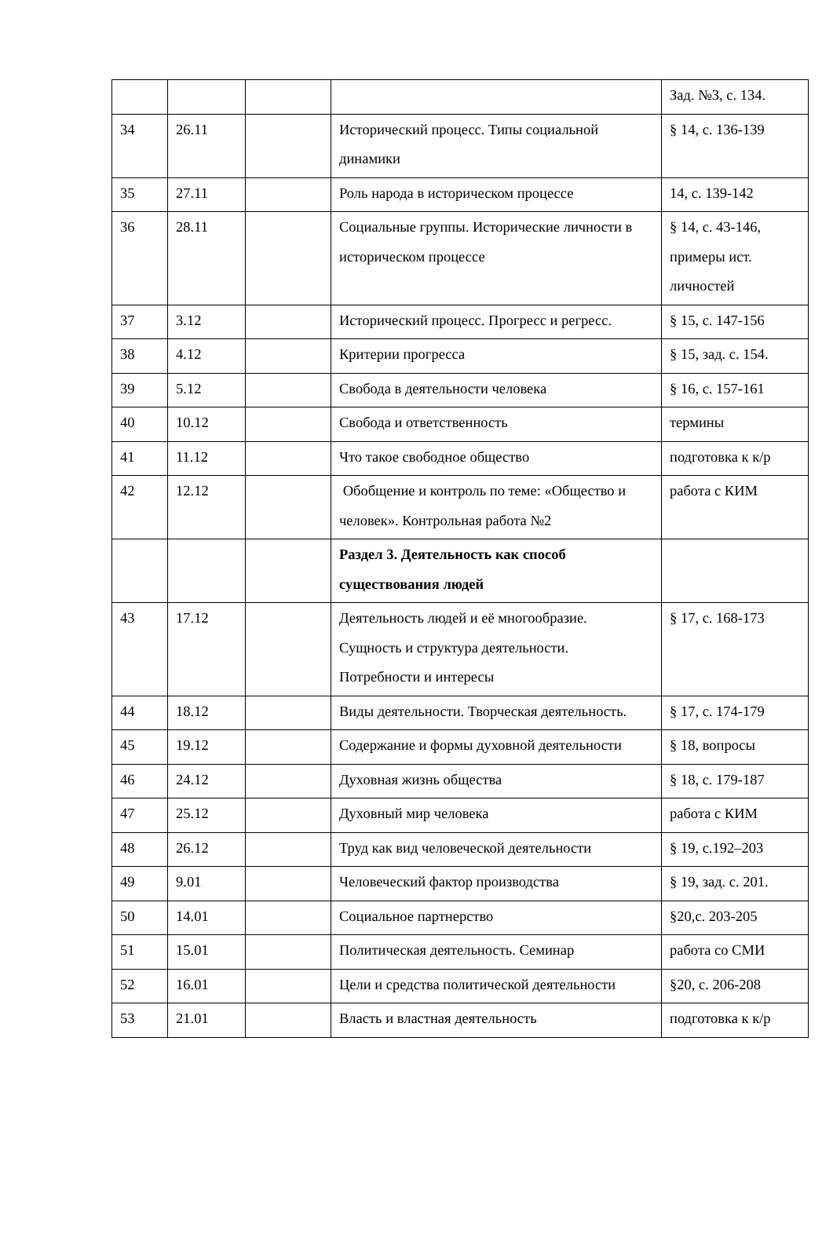| | | | | Зад. №3, с. 134. |
| 34 | 26.11 | | Исторический процесс. Типы социальной динамики | § 14, с. 136-139 |
| 35 | 27.11 | | Роль народа в историческом процессе | 14, с. 139-142 |
| 36 | 28.11 | | Социальные группы. Исторические личности в историческом процессе | § 14, с. 43-146, примеры ист. личностей |
| 37 | 3.12 | | Исторический процесс. Прогресс и регресс. | § 15, с. 147-156 |
| 38 | 4.12 | | Критерии прогресса | § 15, зад. с. 154. |
| 39 | 5.12 | | Свобода в деятельности человека | § 16, с. 157-161 |
| 40 | 10.12 | | Свобода и ответственность | термины |
| 41 | 11.12 | | Что такое свободное общество | подготовка к к/р |
| 42 | 12.12 | | Обобщение и контроль по теме: «Общество и человек». Контрольная работа №2 | работа с КИМ |
| | | | Раздел 3. Деятельность как способ существования людей | |
| 43 | 17.12 | | Деятельность людей и её многообразие. Сущность и структура деятельности. Потребности и интересы | § 17, с. 168-173 |
| 44 | 18.12 | | Виды деятельности. Творческая деятельность. | § 17, с. 174-179 |
| 45 | 19.12 | | Содержание и формы духовной деятельности | § 18, вопросы |
| 46 | 24.12 | | Духовная жизнь общества | § 18, с. 179-187 |
| 47 | 25.12 | | Духовный мир человека | работа с КИМ |
| 48 | 26.12 | | Труд как вид человеческой деятельности | § 19, с.192–203 |
| 49 | 9.01 | | Человеческий фактор производства | § 19, зад. с. 201. |
| 50 | 14.01 | | Социальное партнерство | §20,с. 203-205 |
| 51 | 15.01 | | Политическая деятельность. Семинар | работа со СМИ |
| 52 | 16.01 | | Цели и средства политической деятельности | §20, с. 206-208 |
| 53 | 21.01 | | Власть и властная деятельность | подготовка к к/р |